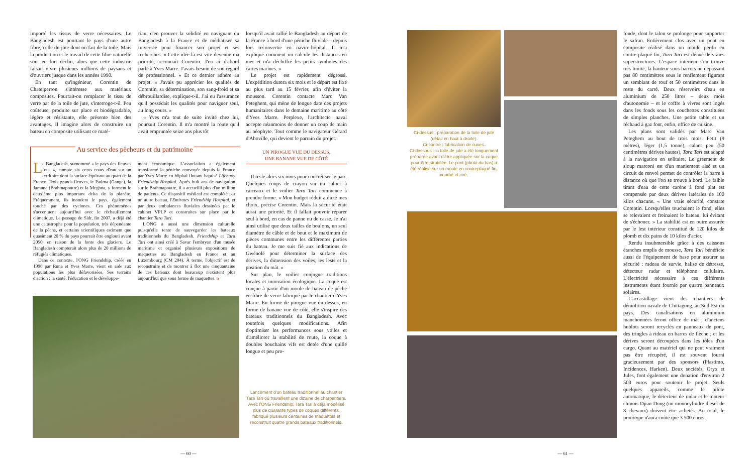importé les tissus de verre nécessaires. Le Bangladesh est pourtant le pays d'une autre fibre, celle du jute dont on fait de la toile. Mais la production et le travail de cette fibre naturelle sont en fort déclin, alors que cette industrie faisait vivre plusieurs millions de paysans et d'ouvriers jusque dans les années 1990.
En tant qu'ingénieur, Corentin de Chatelperron s'intéresse aux matériaux composites. Pourrait-on remplacer le tissu de verre par de la toile de jute, s'interroge-t-il. Peu coûteuse, produite sur place et biodégradable, légère et résistante, elle présente bien des avantages. Il imagine alors de construire un bateau en composite utilisant ce maté-
riau, d'en prouver la solidité en naviguant du Bangladesh à la France et de médiatiser sa traversée pour financer son projet et ses recherches. « Cette idée-là est vite devenue ma priorité, reconnaît Corentin. J'en ai d'abord parlé à Yves Marre. J'avais besoin de son regard de professionnel. » Et ce dernier adhère au projet. « J'avais pu apprécier les qualités de Corentin, sa détermination, son sang-froid et sa débrouillardise, explique-t-il. J'ai eu l'assurance qu'il possédait les qualités pour naviguer seul, au long cours. »
« Yves m'a tout de suite invité chez lui, poursuit Corentin. Il m'a montré la route qu'il avait empruntée seize ans plus tôt
Au service des pêcheurs et du patrimoine
Le Bangladesh, surnommé « le pays des fleuves fous », compte six cents cours d'eau sur un territoire dont la surface équivaut au quart de la France. Trois grands fleuves, le Padma (Gange), la Jamuna (Brahmapoutre) et la Meghna, y forment le deuxième plus important delta de la planète. Fréquemment, ils inondent le pays, également touché par des cyclones. Ces phénomènes s'accentuent aujourd'hui avec le réchauffement climatique. Le passage de Sidr, fin 2007, a déjà été une catastrophe pour la population, très dépendante de la pêche, et certains scientifiques estiment que quasiment 20 % du pays pourrait être englouti avant 2050, en raison de la fonte des glaciers. Le Bangladesh compterait alors plus de 20 millions de réfugiés climatiques.
Dans ce contexte, l'ONG Friendship, créée en 1998 par Runa et Yves Marre, vient en aide aux populations les plus défavorisées. Ses terrains d'action : la santé, l'éducation et le développe-
ment économique. L'association a également transformé la péniche convoyée depuis la France par Yves Marre en hôpital flottant baptisé Lifebuoy Friendship Hospital. Après huit ans de navigation sur le Brahmapoutre, il a accueilli plus d'un million de patients. Ce dispositif médical est complété par un autre bateau, l'Emirates Friendship Hospital, et par deux ambulances fluviales dessinées par le cabinet VPLP et construites sur place par le chantier Tara Tari.
L'ONG a aussi une dimension culturelle puisqu'elle tente de sauvegarder les bateaux traditionnels du Bangladesh. Friendship et Tara Tari ont ainsi créé à Savar l'embryon d'un musée maritime et organisé plusieurs expositions de maquettes au Bangladesh en France et au Luxembourg (CM 204). À terme, l'objectif est de reconstruire et de montrer à flot une cinquantaine de ces bateaux dont beaucoup n'existent plus aujourd'hui que sous forme de maquettes. n
lorsqu'il avait rallié le Bangladesh au départ de la France à bord d'une péniche fluviale – depuis lors reconvertie en navire-hôpital. Il m'a expliqué comment on calcule les distances en mer et m'a déchiffré les petits symboles des cartes marines. »
Le projet est rapidement dégrossi. L'expédition durera six mois et le départ est fixé au plus tard au 15 février, afin d'éviter la mousson. Corentin contacte Marc Van Peteghem, qui mène de longue date des projets humanitaires dans le domaine maritime au côté d'Yves Marre. Perplexe, l'architecte naval accepte néanmoins de donner un coup de main au néophyte. Tout comme le navigateur Gérard d'Aboville, qui devient le parrain du projet.
UN PIROGUE VUE DU DESSUS,
UNE BANANE VUE DE CÔTÉ
Il reste alors six mois pour concrétiser le pari. Quelques coups de crayon sur un cahier à carreaux et le voilier Tara Tari commence à prendre forme. « Mon budget réduit a dicté mes choix, précise Corentin. Mais la sécurité était aussi une priorité. Et il fallait pouvoir réparer seul à bord, en cas de panne ou de casse. Je n'ai ainsi utilisé que deux tailles de boulons, un seul diamètre de câble et de bout et le maximum de pièces communes entre les différentes parties du bateau. Je me suis fié aux indications de Gwénolé pour déterminer la surface des dérives, la dimension des voiles, les lests et la position du mât. »
Sur plan, le voilier conjugue traditions locales et innovation écologique. La coque est conçue à partir d'un moule de bateau de pêche en fibre de verre fabriqué par le chantier d'Yves Marre. En forme de pirogue vue du dessus, en forme de banane vue de côté, elle s'inspire des bateaux traditionnels du Bangladesh. Avec toutefois quelques modifications. Afin d'optimiser les performances sous voiles et d'améliorer la stabilité de route, la coque à doubles bouchains vifs est dotée d'une quille longue et peu pro-
Lancement d'un bateau traditionnel au chantier Tara Tari où travaillent une dizaine de charpentiers. Avec l'ONG Friendship, Tara Tari a déjà modélisé plus de quarante types de coques différents, fabriqué plusieurs centaines de maquettes et reconstruit quatre grands bateaux traditionnels.
— 60 —
Ci-dessus : préparation de la toile de jute (détail en haut à droite).
Ci-contre : fabrication de cuves.
Ci-dessous : la toile de jute a été longuement préparée avant d'être appliquée sur la coque pour être stratifiée. Le pont (photo du bas) a été réalisé sur un moule en contreplaqué fin, courbé et ciré.
fonde, dont le talon se prolonge pour supporter le safran. Entièrement clos avec un pont en composite réalisé dans un moule perdu en contre-plaqué fin, Tara Tari est dénué de vraies superstructures. L'espace intérieur s'en trouve très limité, la hauteur sous-barrots ne dépassant pas 80 centimètres sous le renflement figurant un semblant de rouf et 50 centimètres dans le reste du carré. Deux réservoirs d'eau en aluminium de 250 litres – deux mois d'autonomie – et le coffre à vivres sont logés dans les fonds sous les couchettes constituées de simples planches. Une petite table et un réchaud à gaz font, enfin, office de cuisine.
Les plans sont validés par Marc Van Peteghem au bout de trois mois. Petit (9 mètres), léger (1,5 tonne), calant peu (50 centimètres dérives hautes), Tara Tari est adapté à la navigation en solitaire. Le gréement de sloup marconi est d'un maniement aisé et un circuit de renvoi permet de contrôler la barre à distance où que l'on se trouve à bord. Le faible tirant d'eau de cette carène à fond plat est compensée par deux dérives latérales de 100 kilos chacune. « Une vraie sécurité, constate Corentin. Lorsqu'elles touchaient le fond, elles se relevaient et freinaient le bateau, lui évitant de s'échouer. » La stabilité est en outre assurée par le lest intérieur constitué de 120 kilos de plomb et dix pains de 10 kilos d'acier.
Rendu insubmersible grâce à des caissons étanches emplis de mousse, Tara Tari bénéficie aussi de l'équipement de base pour assurer sa sécurité : radeau de survie, balise de détresse, détecteur radar et téléphone cellulaire. L'électricité nécessaire à ces différents instruments étant fournie par quatre panneaux solaires.
L'accastillage vient des chantiers de démolition navale de Chittagong, au Sud-Est du pays. Des canalisations en aluminium manchonnées feront office de mât ; d'anciens hublots seront recyclés en panneaux de pont, des tringles à rideau en barres de flèche ; et les dérives seront découpées dans les tôles d'un cargo. Quant au matériel qui ne peut vraiment pas être récupéré, il est souvent fourni gracieusement par des sponsors (Plastimo, Incidences, Harken). Deux sociétés, Oryx et Jules, font également une donation d'environ 2 500 euros pour soutenir le projet. Seuls quelques appareils, comme le pilote automatique, le détecteur de radar et le moteur chinois Djian Dong (un monocylindre diesel de 8 chevaux) doivent être achetés. Au total, le prototype n'aura coûté que 3 500 euros.
— 61 —